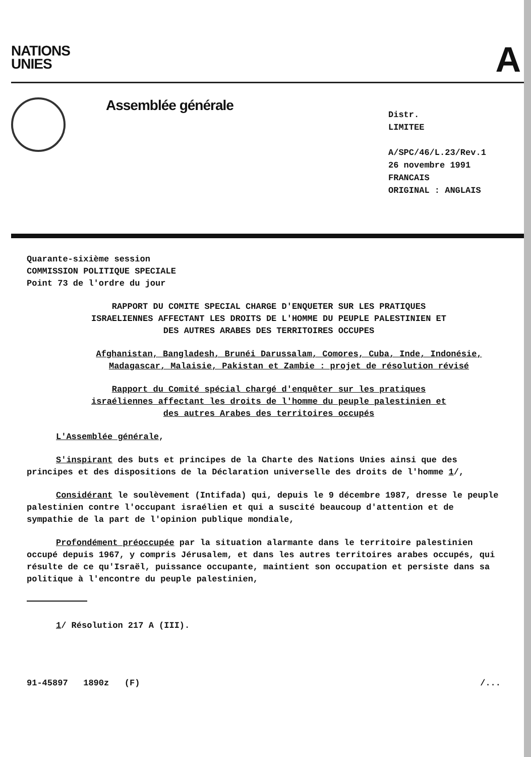NATIONS
UNIES
A
Assemblée générale
Distr.
LIMITEE
A/SPC/46/L.23/Rev.1
26 novembre 1991
FRANCAIS
ORIGINAL : ANGLAIS
Quarante-sixième session
COMMISSION POLITIQUE SPECIALE
Point 73 de l'ordre du jour
RAPPORT DU COMITE SPECIAL CHARGE D'ENQUETER SUR LES PRATIQUES ISRAELIENNES AFFECTANT LES DROITS DE L'HOMME DU PEUPLE PALESTINIEN ET DES AUTRES ARABES DES TERRITOIRES OCCUPES
Afghanistan, Bangladesh, Brunéi Darussalam, Comores, Cuba, Inde, Indonésie, Madagascar, Malaisie, Pakistan et Zambie : projet de résolution révisé
Rapport du Comité spécial chargé d'enquêter sur les pratiques israéliennes affectant les droits de l'homme du peuple palestinien et des autres Arabes des territoires occupés
L'Assemblée générale,
S'inspirant des buts et principes de la Charte des Nations Unies ainsi que des principes et des dispositions de la Déclaration universelle des droits de l'homme 1/,
Considérant le soulèvement (Intifada) qui, depuis le 9 décembre 1987, dresse le peuple palestinien contre l'occupant israélien et qui a suscité beaucoup d'attention et de sympathie de la part de l'opinion publique mondiale,
Profondément préoccupée par la situation alarmante dans le territoire palestinien occupé depuis 1967, y compris Jérusalem, et dans les autres territoires arabes occupés, qui résulte de ce qu'Israël, puissance occupante, maintient son occupation et persiste dans sa politique à l'encontre du peuple palestinien,
1/ Résolution 217 A (III).
91-45897 1890z (F) /...